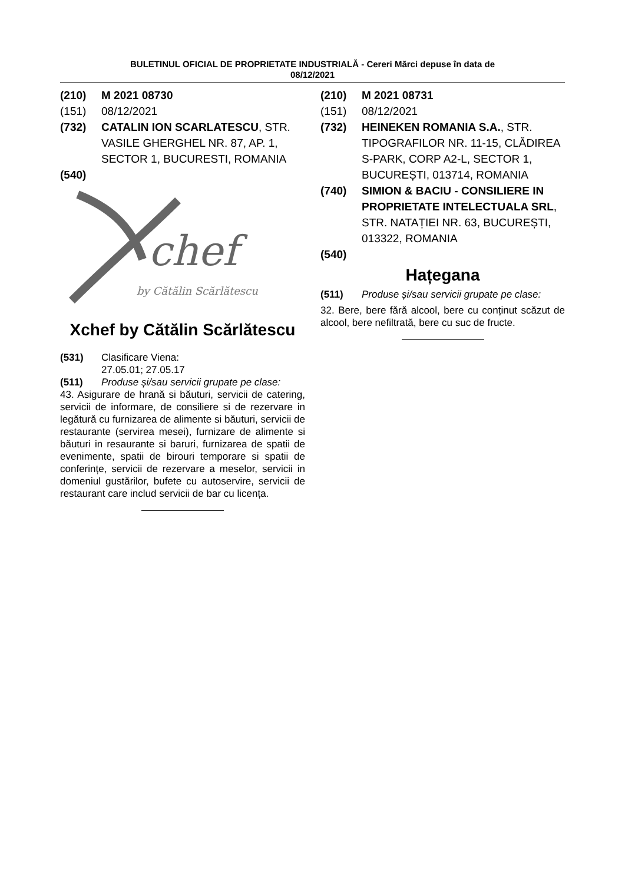BULETINUL OFICIAL DE PROPRIETATE INDUSTRIALĂ - Cereri Mărci depuse în data de
08/12/2021
(210) M 2021 08730
(151) 08/12/2021
(732) CATALIN ION SCARLATESCU, STR. VASILE GHERGHEL NR. 87, AP. 1, SECTOR 1, BUCURESTI, ROMANIA
(540)
chef
by Cătălin Scărlătescu
Xchef by Cătălin Scărlătescu
(531) Clasificare Viena:
27.05.01; 27.05.17
(511) Produse și/sau servicii grupate pe clase:
43. Asigurare de hrană si băuturi, servicii de catering, servicii de informare, de consiliere si de rezervare in legătură cu furnizarea de alimente si băuturi, servicii de restaurante (servirea mesei), furnizare de alimente si băuturi in resaurante si baruri, furnizarea de spatii de evenimente, spatii de birouri temporare si spatii de conferințe, servicii de rezervare a meselor, servicii in domeniul gustărilor, bufete cu autoservire, servicii de restaurant care includ servicii de bar cu licența.
(210) M 2021 08731
(151) 08/12/2021
(732) HEINEKEN ROMANIA S.A., STR. TIPOGRAFILOR NR. 11-15, CLĂDIREA S-PARK, CORP A2-L, SECTOR 1, BUCUREȘTI, 013714, ROMANIA
(740) SIMION & BACIU - CONSILIERE IN PROPRIETATE INTELECTUALA SRL, STR. NATAȚIEI NR. 63, BUCUREȘTI, 013322, ROMANIA
(540)
Hațegana
(511) Produse și/sau servicii grupate pe clase:
32. Bere, bere fără alcool, bere cu conținut scăzut de alcool, bere nefiltrată, bere cu suc de fructe.